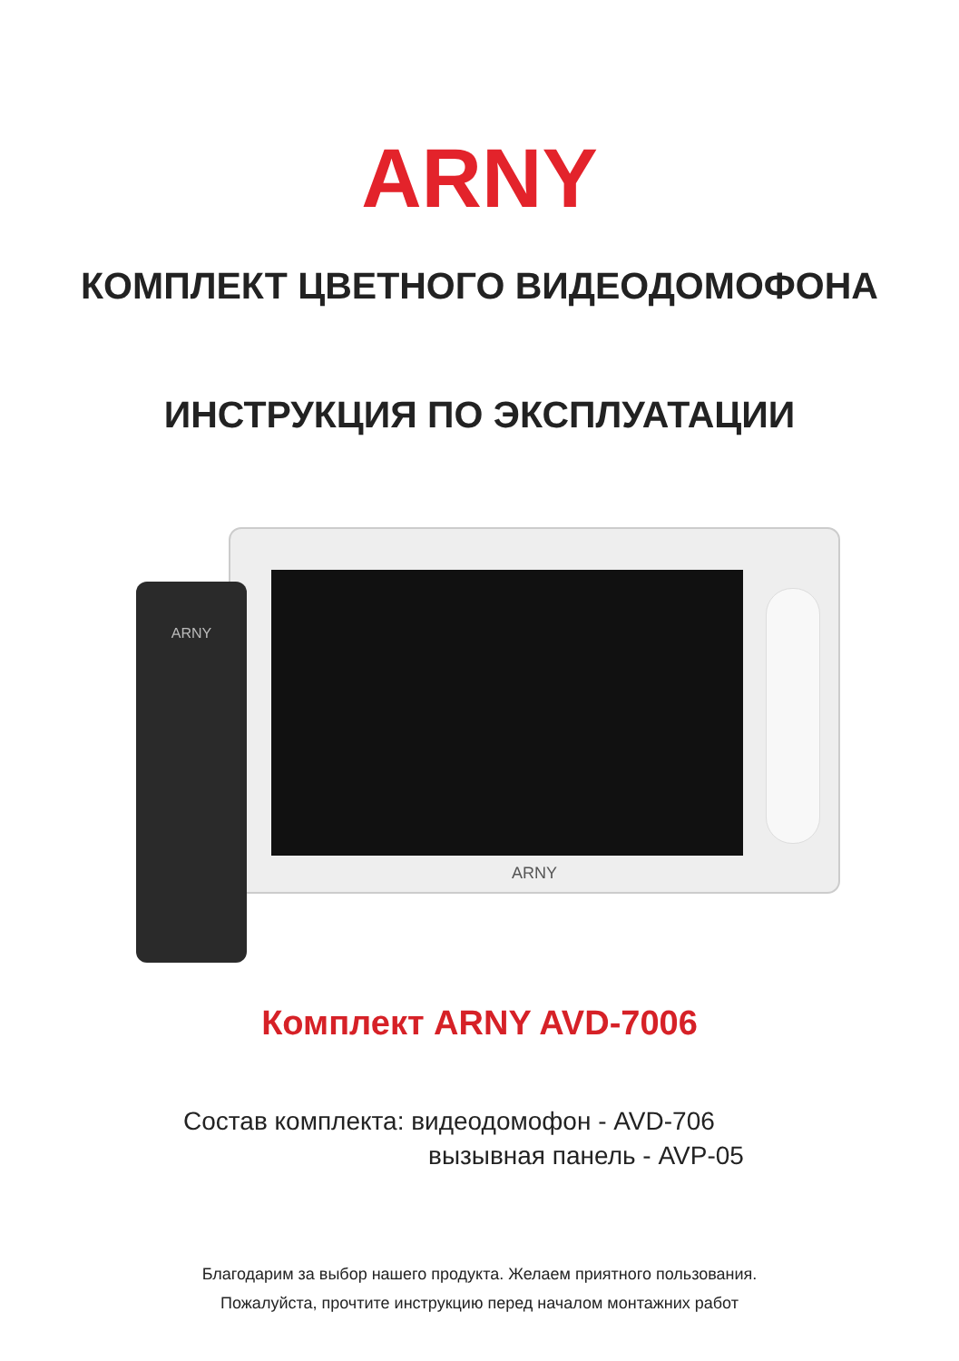ARNY
КОМПЛЕКТ ЦВЕТНОГО ВИДЕОДОМОФОНА
ИНСТРУКЦИЯ ПО ЭКСПЛУАТАЦИИ
ARNY
ARNY
Комплект ARNY AVD-7006
Состав комплекта: видеодомофон - AVD-706
вызывная панель - AVP-05
Благодарим за выбор нашего продукта. Желаем приятного пользования.
Пожалуйста, прочтите инструкцию перед началом монтажних работ